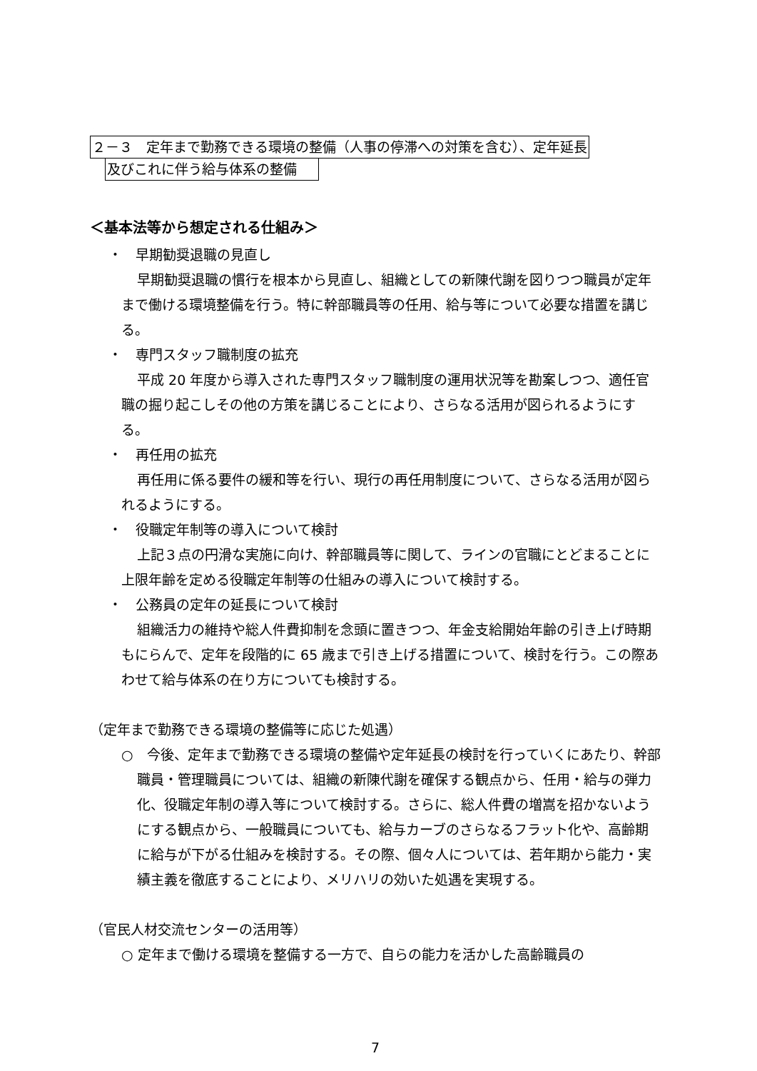２－３　定年まで勤務できる環境の整備（人事の停滞への対策を含む）、定年延長
及びこれに伴う給与体系の整備
＜基本法等から想定される仕組み＞
・　早期勧奨退職の見直し
早期勧奨退職の慣行を根本から見直し、組織としての新陳代謝を図りつつ職員が定年まで働ける環境整備を行う。特に幹部職員等の任用、給与等について必要な措置を講じる。
・　専門スタッフ職制度の拡充
平成 20 年度から導入された専門スタッフ職制度の運用状況等を勘案しつつ、適任官職の掘り起こしその他の方策を講じることにより、さらなる活用が図られるようにする。
・　再任用の拡充
再任用に係る要件の緩和等を行い、現行の再任用制度について、さらなる活用が図られるようにする。
・　役職定年制等の導入について検討
上記３点の円滑な実施に向け、幹部職員等に関して、ラインの官職にとどまることに上限年齢を定める役職定年制等の仕組みの導入について検討する。
・　公務員の定年の延長について検討
組織活力の維持や総人件費抑制を念頭に置きつつ、年金支給開始年齢の引き上げ時期もにらんで、定年を段階的に 65 歳まで引き上げる措置について、検討を行う。この際あわせて給与体系の在り方についても検討する。
（定年まで勤務できる環境の整備等に応じた処遇）
○　今後、定年まで勤務できる環境の整備や定年延長の検討を行っていくにあたり、幹部職員・管理職員については、組織の新陳代謝を確保する観点から、任用・給与の弾力化、役職定年制の導入等について検討する。さらに、総人件費の増嵩を招かないようにする観点から、一般職員についても、給与カーブのさらなるフラット化や、高齢期に給与が下がる仕組みを検討する。その際、個々人については、若年期から能力・実績主義を徹底することにより、メリハリの効いた処遇を実現する。
（官民人材交流センターの活用等）
○ 定年まで働ける環境を整備する一方で、自らの能力を活かした高齢職員の
7